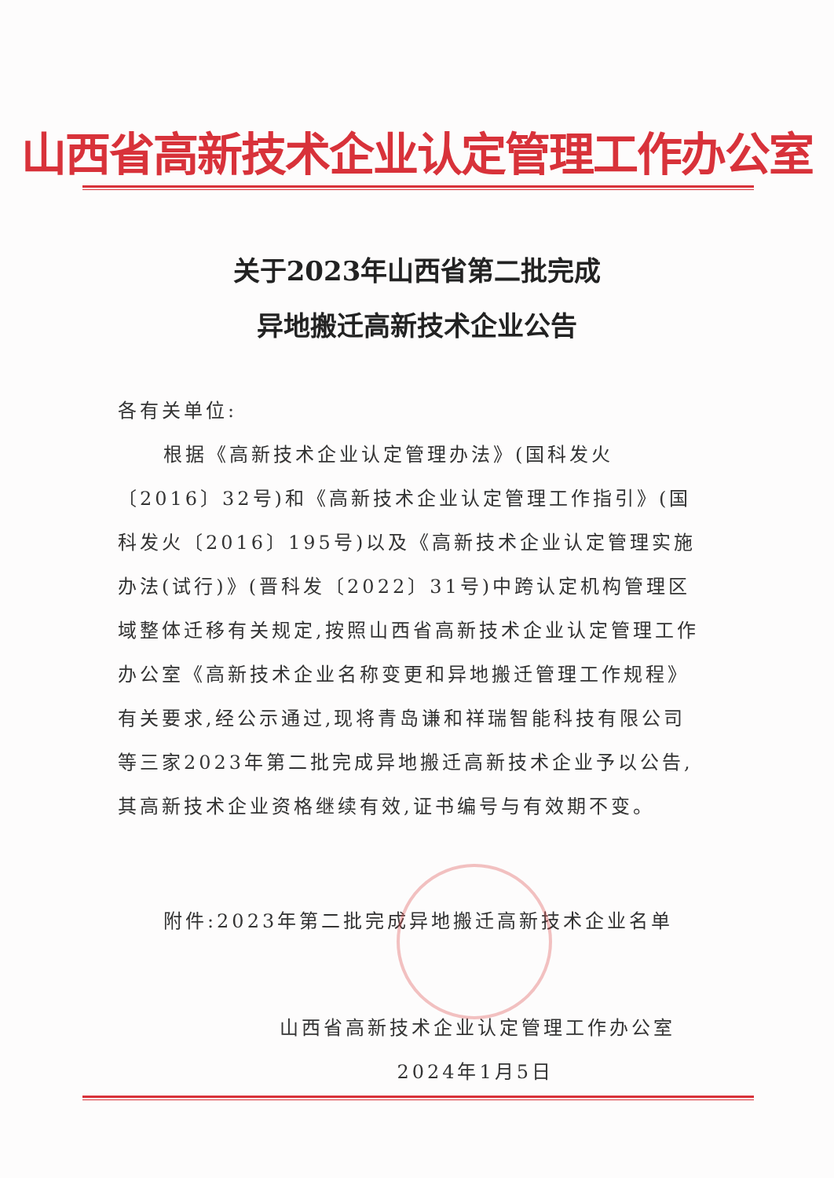山西省高新技术企业认定管理工作办公室
关于2023年山西省第二批完成
异地搬迁高新技术企业公告
各有关单位:
根据《高新技术企业认定管理办法》(国科发火〔2016〕32号)和《高新技术企业认定管理工作指引》(国科发火〔2016〕195号)以及《高新技术企业认定管理实施办法(试行)》(晋科发〔2022〕31号)中跨认定机构管理区域整体迁移有关规定,按照山西省高新技术企业认定管理工作办公室《高新技术企业名称变更和异地搬迁管理工作规程》有关要求,经公示通过,现将青岛谦和祥瑞智能科技有限公司等三家2023年第二批完成异地搬迁高新技术企业予以公告,其高新技术企业资格继续有效,证书编号与有效期不变。
附件:2023年第二批完成异地搬迁高新技术企业名单
山西省高新技术企业认定管理工作办公室
2024年1月5日